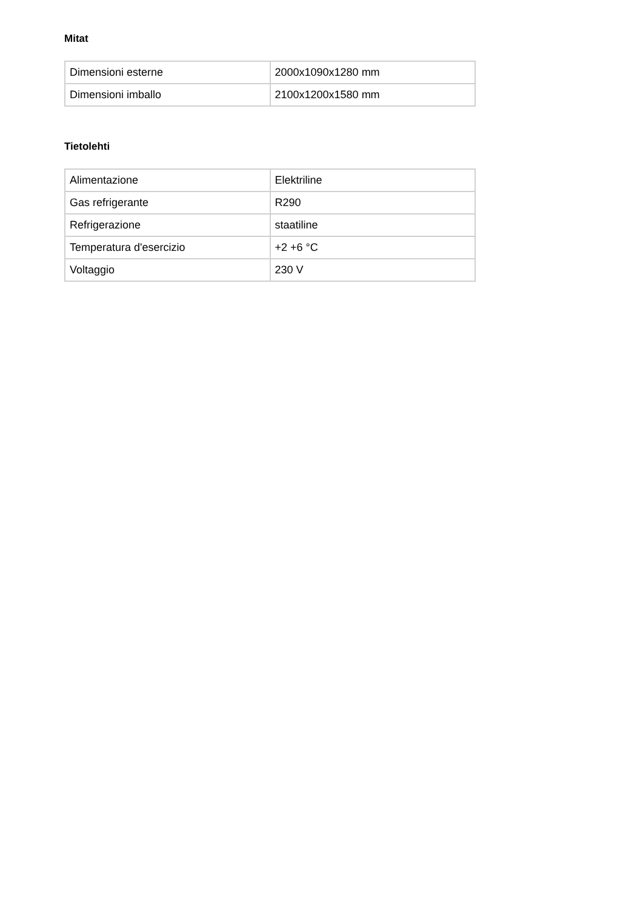Mitat
| Dimensioni esterne | 2000x1090x1280 mm |
| Dimensioni imballo | 2100x1200x1580 mm |
Tietolehti
| Alimentazione | Elektriline |
| Gas refrigerante | R290 |
| Refrigerazione | staatiline |
| Temperatura d'esercizio | +2 +6 °C |
| Voltaggio | 230 V |